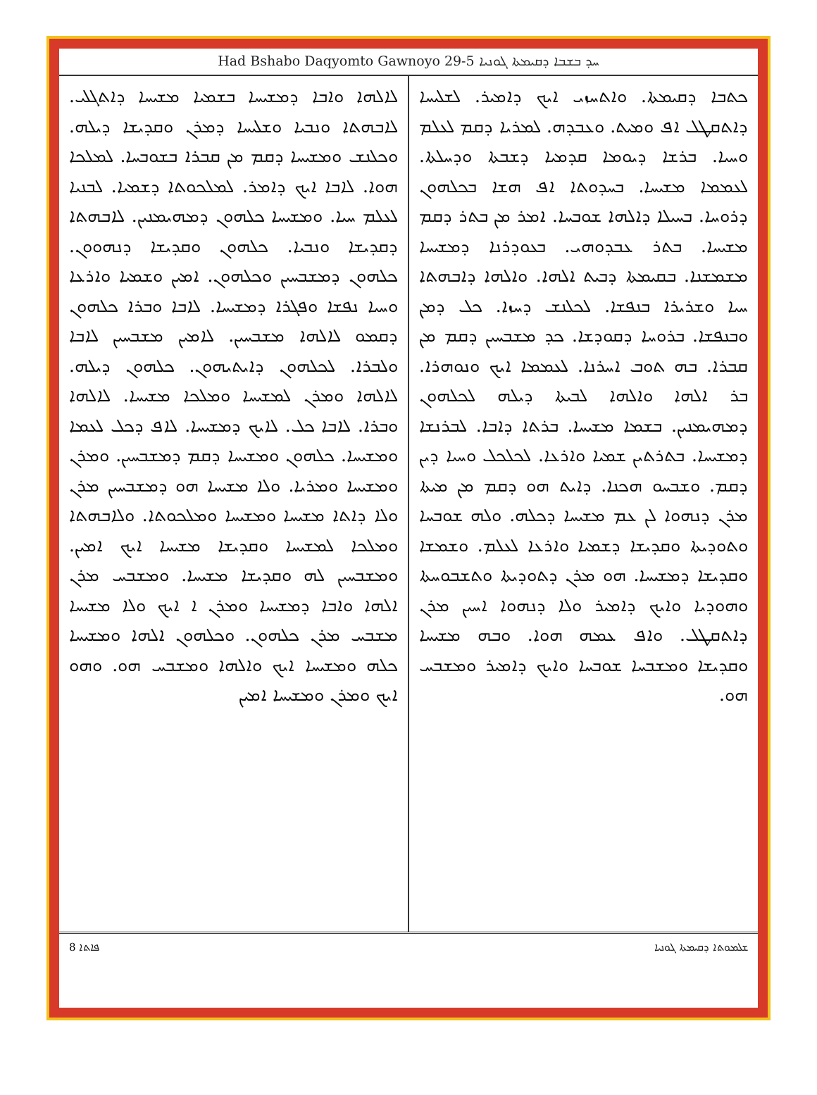Had Bshabo Daqyomto Gawnoyo 29-5 ܚܕ ܒܫܒܐ ܕܩܝܡܬܐ ܓܘܢܝܐ
ܟܬܒܐ ܕܩܝܡܬܐ. ܘܐܬܚܙܝ ܐܝܟ ܕܐܡܝܪ. ܠܫܠܝܚܐ ܕܐܬܩܛܠ ܐܦ ܘܡܝܬ. ܘܥܒܕܗ. ܠܡܪܝܐ ܕܩܡ ܠܥܠܡ ܘܚܝܐ. ܒܪܫܐ ܕܝܘܡܐ ܩܕܡܝܐ ܕܫܒܬܐ ܘܕܚܠܬܐ. ܠܥܡܡܐ ܡܫܝܚܐ. ܒܚܕܘܬܐ ܐܦ ܗܫܐ ܒܟܠܗܘܢ ܕܪܘܚܐ. ܒܚܝܠܐ ܕܐܠܗܐ ܫܘܒܚܐ. ܐܡܪ ܡܢ ܒܬܪ ܕܩܡ ܡܫܝܚܐ. ܒܬܪ ܥܒܕܘܗܝ. ܒܥܘܕܪܢܐ ܕܡܫܝܚܐ ܡܫܡܫܢܐ. ܒܩܝܡܬܐ ܕܒܝܬ ܐܠܗܐ. ܘܐܠܗܐ ܕܐܒܗܬܐ ܚܝܐ ܘܫܪܝܪܐ ܒܢܦܫܐ. ܠܟܠܢܫ ܕܚܙܐ. ܟܠ ܕܡܢ ܘܒܢܦܫܐ. ܒܪܘܚܐ ܕܩܘܕܫܐ. ܟܕ ܡܫܒܚܝܢ ܕܩܡ ܡܢ ܩܒܪܐ. ܒܗ ܬܘܒ ܐܚܪܢܐ. ܠܥܡܡܐ ܐܝܟ ܘܢܘܗܪܐ. ܒܪ ܐܠܗܐ ܘܐܠܗܐ ܠܒܝܬܐ ܕܝܠܗ ܠܟܠܗܘܢ ܕܡܗܝܡܢܝܢ. ܒܫܡܐ ܡܫܝܚܐ. ܒܪܬܐ ܕܐܒܐ. ܠܒܪܢܫܐ ܕܡܫܝܚܐ. ܒܬܪܬܝܢ ܫܡܝܐ ܘܐܪܥܐ. ܠܟܠܟܠ ܘܚܝܐ ܕܝܢ ܕܩܡ. ܘܫܒܚܘ ܗܟܢܐ. ܕܐܝܬ ܗܘ ܕܩܡ ܡܢ ܡܝܬܐ ܡܪܢ ܕܢܗܘܐ ܠܢ ܥܡ ܡܫܝܚܐ ܕܟܠܗ. ܘܠܗ ܫܘܒܚܐ ܘܬܘܕܝܬܐ ܘܩܕܝܫܐ ܕܫܡܝܐ ܘܐܪܥܐ ܠܥܠܡ. ܘܫܡܫܐ ܘܩܕܝܫܐ ܕܡܫܝܚܐ. ܗܘ ܡܪܢ ܕܬܘܕܝܬܐ ܘܬܫܒܘܚܬܐ ܘܗܘܕܝܐ ܘܐܝܟ ܕܐܡܝܪ ܘܠܐ ܕܢܗܘܐ ܐܚܝܢ ܡܪܢ ܕܐܬܩܛܠ. ܘܐܦ ܥܡܗ ܗܘܐ. ܘܒܗ ܡܫܝܚܐ ܘܩܕܝܫܐ ܘܡܫܒܚܐ ܫܘܒܚܐ ܘܐܝܟ ܕܐܡܝܪ ܘܡܫܒܚ ܗܘ.
ܠܐܠܗܐ ܘܐܒܐ ܕܡܫܝܚܐ ܒܫܡܝܐ ܡܫܝܚܐ ܕܐܬܓܠܝ. ܠܐܒܗܬܐ ܘܢܒܝܐ ܘܫܠܝܚܐ ܕܡܪܢ ܘܩܕܝܫܐ ܕܝܠܗ. ܘܟܠܢܫ ܘܡܫܝܚܐ ܕܩܡ ܡܢ ܩܒܪܐ ܒܫܘܒܚܐ. ܠܡܠܟܐ ܗܘܐ. ܠܐܒܐ ܐܝܟ ܕܐܡܪ. ܠܡܠܟܘܬܐ ܕܫܡܝܐ. ܠܒܢܝܐ ܠܥܠܡ ܚܝܐ. ܘܡܫܝܚܐ ܟܠܗܘܢ ܕܡܗܝܡܢܝܢ. ܠܐܒܗܬܐ ܕܩܕܝܫܐ ܘܢܒܝܐ. ܟܠܗܘܢ ܘܩܕܝܫܐ ܕܢܗܘܘܢ. ܟܠܗܘܢ ܕܡܫܒܚܝܢ ܘܟܠܗܘܢ. ܐܡܝܢ ܘܫܡܝܐ ܘܐܪܥܐ ܘܚܝܐ ܢܦܫܐ ܘܦܓܪܐ ܕܡܫܝܚܐ. ܠܐܒܐ ܘܒܪܐ ܟܠܗܘܢ ܕܩܡܘ ܠܐܠܗܐ ܡܫܒܚܝܢ. ܠܐܡܝܢ ܡܫܒܚܝܢ ܠܐܒܐ ܘܠܒܪܐ. ܠܟܠܗܘܢ ܕܐܝܬܝܗܘܢ. ܟܠܗܘܢ ܕܝܠܗ. ܠܐܠܗܐ ܘܡܪܢ ܠܡܫܝܚܐ ܘܡܠܟܐ ܡܫܝܚܐ. ܠܐܠܗܐ ܘܒܪܐ. ܠܐܒܐ ܟܠ. ܠܐܝܟ ܕܡܫܝܚܐ. ܠܐܦ ܕܟܠ ܠܥܡܐ ܘܡܫܝܚܐ. ܟܠܗܘܢ ܘܡܫܝܚܐ ܕܩܡ ܕܡܫܒܚܝܢ. ܘܡܪܢ ܘܡܫܝܚܐ ܘܡܪܝܐ. ܘܠܐ ܡܫܝܚܐ ܗܘ ܕܡܫܒܚܝܢ ܡܪܢ ܘܠܐ ܕܐܬܐ ܡܫܝܚܐ ܘܡܫܝܚܐ ܘܡܠܟܘܬܐ. ܘܠܐܒܗܬܐ ܘܡܠܟܐ ܠܡܫܝܚܐ ܘܩܕܝܫܐ ܡܫܝܚܐ ܐܝܟ ܐܡܝܢ. ܘܡܫܒܚܝܢ ܠܗ ܘܩܕܝܫܐ ܡܫܝܚܐ. ܘܡܫܒܚ ܡܪܢ ܐܠܗܐ ܘܐܒܐ ܕܡܫܝܚܐ ܘܡܪܢ ܐ ܐܝܟ ܘܠܐ ܡܫܝܚܐ ܡܫܒܚ ܡܪܢ ܟܠܗܘܢ. ܘܟܠܗܘܢ ܐܠܗܐ ܘܡܫܝܚܐ ܟܠܗ ܘܡܫܝܚܐ ܐܝܟ ܘܐܠܗܐ ܘܡܫܒܚ ܗܘ. ܘܗܘ ܐܝܟ ܘܡܪܢ ܘܡܫܝܚܐ ܐܡܝܢ
8 ܦܐܬܐ ܫܠܡܘܬܐ ܕܩܝܡܬܐ ܓܘܢܝܐ